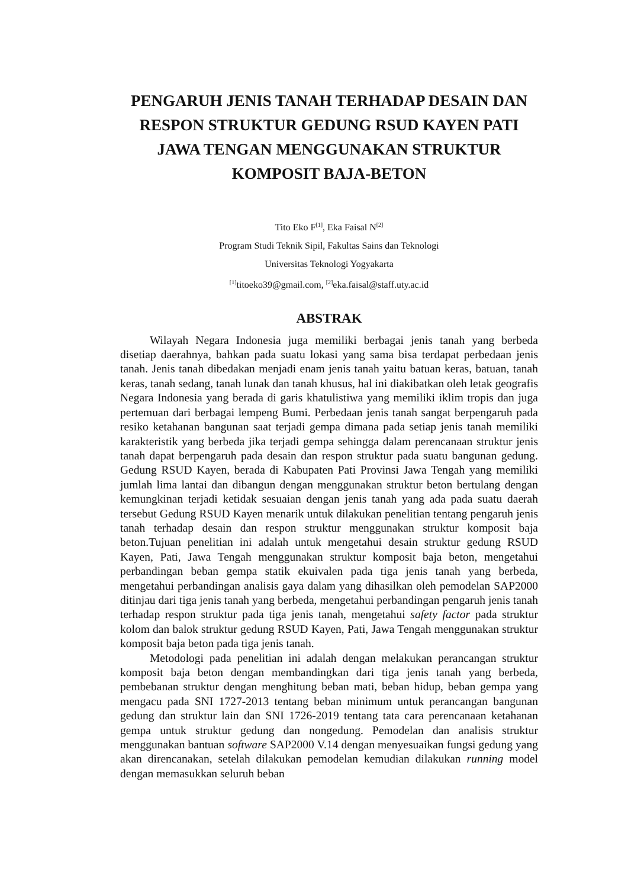PENGARUH JENIS TANAH TERHADAP DESAIN DAN RESPON STRUKTUR GEDUNG RSUD KAYEN PATI JAWA TENGAN MENGGUNAKAN STRUKTUR KOMPOSIT BAJA-BETON
Tito Eko F<sup>[1]</sup>, Eka Faisal N<sup>[2]</sup>
Program Studi Teknik Sipil, Fakultas Sains dan Teknologi
Universitas Teknologi Yogyakarta
<sup>[1]</sup> titoeko39@gmail.com, <sup>[2]</sup>eka.faisal@staff.uty.ac.id
ABSTRAK
Wilayah Negara Indonesia juga memiliki berbagai jenis tanah yang berbeda disetiap daerahnya, bahkan pada suatu lokasi yang sama bisa terdapat perbedaan jenis tanah. Jenis tanah dibedakan menjadi enam jenis tanah yaitu batuan keras, batuan, tanah keras, tanah sedang, tanah lunak dan tanah khusus, hal ini diakibatkan oleh letak geografis Negara Indonesia yang berada di garis khatulistiwa yang memiliki iklim tropis dan juga pertemuan dari berbagai lempeng Bumi. Perbedaan jenis tanah sangat berpengaruh pada resiko ketahanan bangunan saat terjadi gempa dimana pada setiap jenis tanah memiliki karakteristik yang berbeda jika terjadi gempa sehingga dalam perencanaan struktur jenis tanah dapat berpengaruh pada desain dan respon struktur pada suatu bangunan gedung. Gedung RSUD Kayen, berada di Kabupaten Pati Provinsi Jawa Tengah yang memiliki jumlah lima lantai dan dibangun dengan menggunakan struktur beton bertulang dengan kemungkinan terjadi ketidak sesuaian dengan jenis tanah yang ada pada suatu daerah tersebut Gedung RSUD Kayen menarik untuk dilakukan penelitian tentang pengaruh jenis tanah terhadap desain dan respon struktur menggunakan struktur komposit baja beton.Tujuan penelitian ini adalah untuk mengetahui desain struktur gedung RSUD Kayen, Pati, Jawa Tengah menggunakan struktur komposit baja beton, mengetahui perbandingan beban gempa statik ekuivalen pada tiga jenis tanah yang berbeda, mengetahui perbandingan analisis gaya dalam yang dihasilkan oleh pemodelan SAP2000 ditinjau dari tiga jenis tanah yang berbeda, mengetahui perbandingan pengaruh jenis tanah terhadap respon struktur pada tiga jenis tanah, mengetahui safety factor pada struktur kolom dan balok struktur gedung RSUD Kayen, Pati, Jawa Tengah menggunakan struktur komposit baja beton pada tiga jenis tanah.
Metodologi pada penelitian ini adalah dengan melakukan perancangan struktur komposit baja beton dengan membandingkan dari tiga jenis tanah yang berbeda, pembebanan struktur dengan menghitung beban mati, beban hidup, beban gempa yang mengacu pada SNI 1727-2013 tentang beban minimum untuk perancangan bangunan gedung dan struktur lain dan SNI 1726-2019 tentang tata cara perencanaan ketahanan gempa untuk struktur gedung dan nongedung. Pemodelan dan analisis struktur menggunakan bantuan software SAP2000 V.14 dengan menyesuaikan fungsi gedung yang akan direncanakan, setelah dilakukan pemodelan kemudian dilakukan running model dengan memasukkan seluruh beban